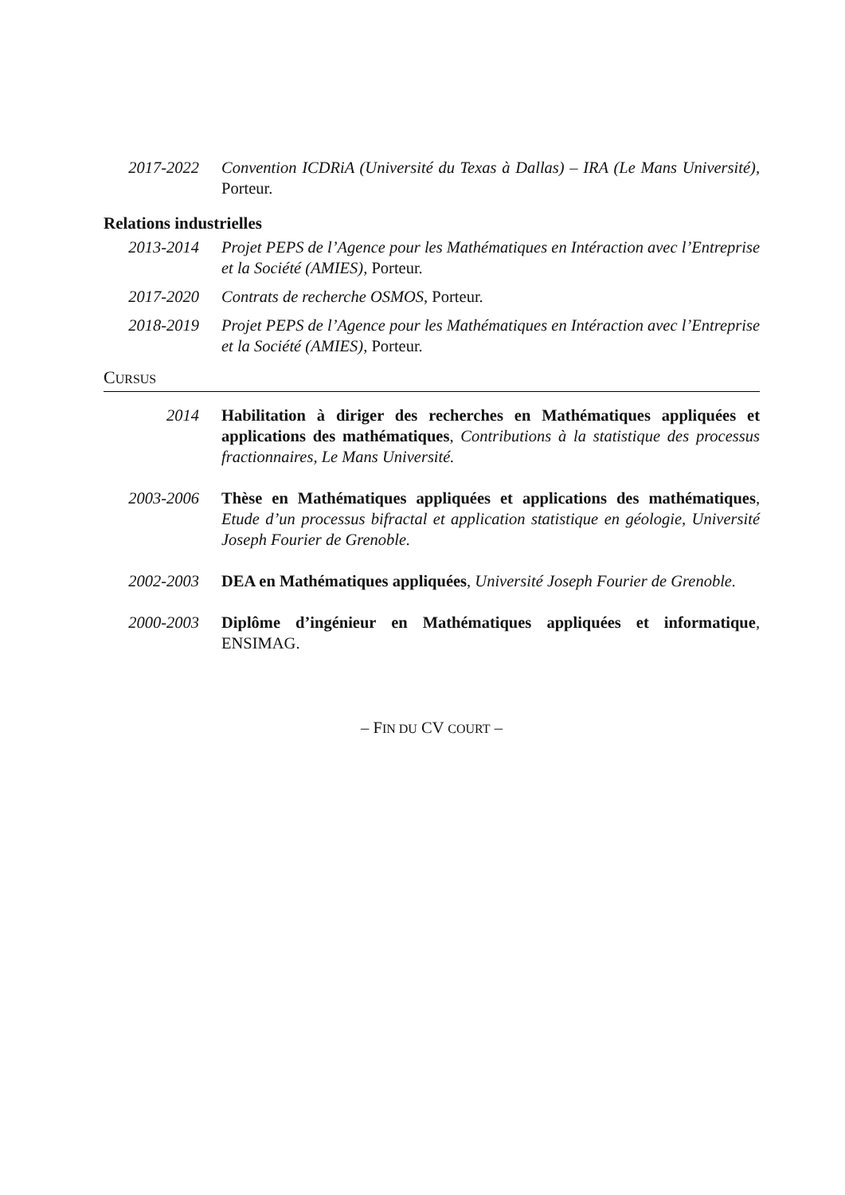2017-2022 Convention ICDRiA (Université du Texas à Dallas) – IRA (Le Mans Université), Porteur.
Relations industrielles
2013-2014 Projet PEPS de l’Agence pour les Mathématiques en Intéraction avec l’Entreprise et la Société (AMIES), Porteur.
2017-2020 Contrats de recherche OSMOS, Porteur.
2018-2019 Projet PEPS de l’Agence pour les Mathématiques en Intéraction avec l’Entreprise et la Société (AMIES), Porteur.
CURSUS
2014 Habilitation à diriger des recherches en Mathématiques appliquées et applications des mathématiques, Contributions à la statistique des processus fractionnaires, Le Mans Université.
2003-2006 Thèse en Mathématiques appliquées et applications des mathématiques, Etude d’un processus bifractal et application statistique en géologie, Université Joseph Fourier de Grenoble.
2002-2003 DEA en Mathématiques appliquées, Université Joseph Fourier de Grenoble.
2000-2003 Diplôme d’ingénieur en Mathématiques appliquées et informatique, ENSIMAG.
– FIN DU CV COURT –